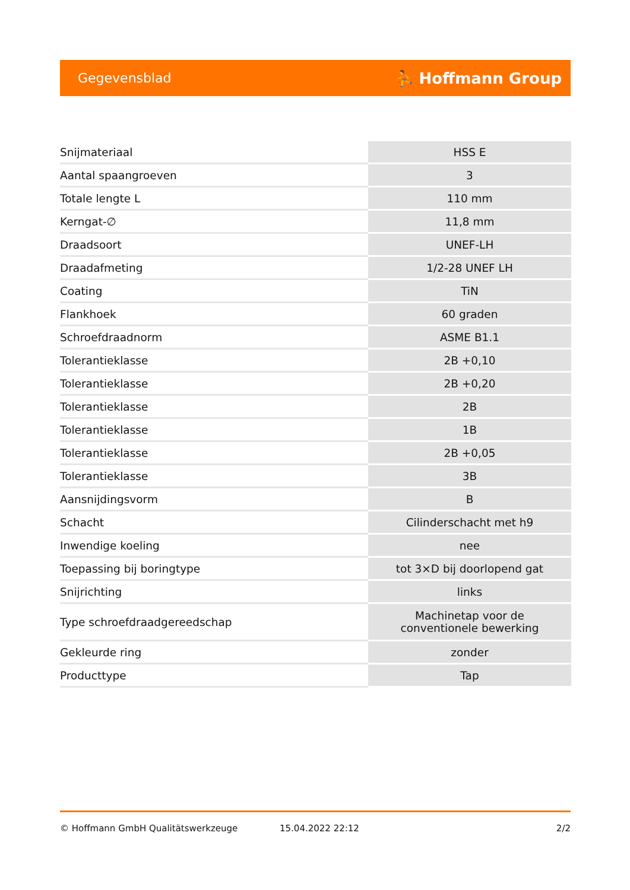Gegevensblad ⛹ Hoffmann Group
| Snijmateriaal | HSS E |
| Aantal spaangroeven | 3 |
| Totale lengte L | 110 mm |
| Kerngat-∅ | 11,8 mm |
| Draadsoort | UNEF-LH |
| Draadafmeting | 1/2-28 UNEF LH |
| Coating | TiN |
| Flankhoek | 60 graden |
| Schroefdraadnorm | ASME B1.1 |
| Tolerantieklasse | 2B +0,10 |
| Tolerantieklasse | 2B +0,20 |
| Tolerantieklasse | 2B |
| Tolerantieklasse | 1B |
| Tolerantieklasse | 2B +0,05 |
| Tolerantieklasse | 3B |
| Aansnijdingsvorm | B |
| Schacht | Cilinderschacht met h9 |
| Inwendige koeling | nee |
| Toepassing bij boringtype | tot 3×D bij doorlopend gat |
| Snijrichting | links |
| Type schroefdraadgereedschap | Machinetap voor de conventionele bewerking |
| Gekleurde ring | zonder |
| Producttype | Tap |
© Hoffmann GmbH Qualitätswerkzeuge 15.04.2022 22:12 2/2